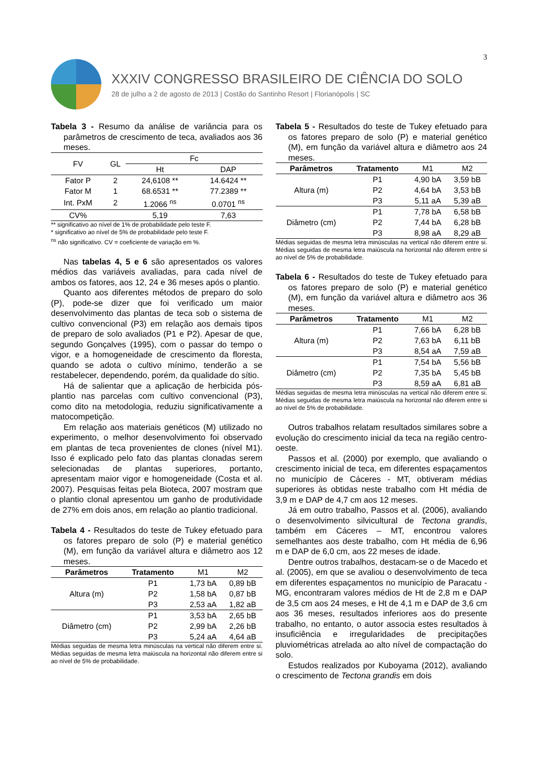3
XXXIV CONGRESSO BRASILEIRO DE CIÊNCIA DO SOLO
28 de julho a 2 de agosto de 2013 | Costão do Santinho Resort | Florianópolis | SC
Tabela 3 - Resumo da análise de variância para os parâmetros de crescimento de teca, avaliados aos 36 meses.
| FV | GL | Fc | |
| --- | --- | --- | --- |
| | | Ht | DAP |
| Fator P | 2 | 24,6108 ** | 14.6424 ** |
| Fator M | 1 | 68.6531 ** | 77.2389 ** |
| Int. PxM | 2 | 1.2066 <sup>ns</sup> | 0.0701 <sup>ns</sup> |
| CV% | | 5,19 | 7,63 |
** significativo ao nível de 1% de probabilidade pelo teste F.
* significativo ao nível de 5% de probabilidade pelo teste F.
<sup>ns</sup> não significativo. CV = coeficiente de variação em %.
Nas tabelas 4, 5 e 6 são apresentados os valores médios das variáveis avaliadas, para cada nível de ambos os fatores, aos 12, 24 e 36 meses após o plantio.
Quanto aos diferentes métodos de preparo do solo (P), pode-se dizer que foi verificado um maior desenvolvimento das plantas de teca sob o sistema de cultivo convencional (P3) em relação aos demais tipos de preparo de solo avaliados (P1 e P2). Apesar de que, segundo Gonçalves (1995), com o passar do tempo o vigor, e a homogeneidade de crescimento da floresta, quando se adota o cultivo mínimo, tenderão a se restabelecer, dependendo, porém, da qualidade do sítio.
Há de salientar que a aplicação de herbicida pós-plantio nas parcelas com cultivo convencional (P3), como dito na metodologia, reduziu significativamente a matocompetição.
Em relação aos materiais genéticos (M) utilizado no experimento, o melhor desenvolvimento foi observado em plantas de teca provenientes de clones (nível M1). Isso é explicado pelo fato das plantas clonadas serem selecionadas de plantas superiores, portanto, apresentam maior vigor e homogeneidade (Costa et al. 2007). Pesquisas feitas pela Bioteca, 2007 mostram que o plantio clonal apresentou um ganho de produtividade de 27% em dois anos, em relação ao plantio tradicional.
Tabela 4 - Resultados do teste de Tukey efetuado para os fatores preparo de solo (P) e material genético (M), em função da variável altura e diâmetro aos 12 meses.
| Parâmetros | Tratamento | M1 | M2 |
| --- | --- | --- | --- |
| Altura (m) | P1 | 1,73 bA | 0,89 bB |
| | P2 | 1,58 bA | 0,87 bB |
| | P3 | 2,53 aA | 1,82 aB |
| Diâmetro (cm) | P1 | 3,53 bA | 2,65 bB |
| | P2 | 2,99 bA | 2,26 bB |
| | P3 | 5,24 aA | 4,64 aB |
Médias seguidas de mesma letra minúsculas na vertical não diferem entre si. Médias seguidas de mesma letra maiúscula na horizontal não diferem entre si ao nível de 5% de probabilidade.
Tabela 5 - Resultados do teste de Tukey efetuado para os fatores preparo de solo (P) e material genético (M), em função da variável altura e diâmetro aos 24 meses.
| Parâmetros | Tratamento | M1 | M2 |
| --- | --- | --- | --- |
| Altura (m) | P1 | 4,90 bA | 3,59 bB |
| | P2 | 4,64 bA | 3,53 bB |
| | P3 | 5,11 aA | 5,39 aB |
| Diâmetro (cm) | P1 | 7,78 bA | 6,58 bB |
| | P2 | 7,44 bA | 6,28 bB |
| | P3 | 8,98 aA | 8,29 aB |
Médias seguidas de mesma letra minúsculas na vertical não diferem entre si. Médias seguidas de mesma letra maiúscula na horizontal não diferem entre si ao nível de 5% de probabilidade.
Tabela 6 - Resultados do teste de Tukey efetuado para os fatores preparo de solo (P) e material genético (M), em função da variável altura e diâmetro aos 36 meses.
| Parâmetros | Tratamento | M1 | M2 |
| --- | --- | --- | --- |
| Altura (m) | P1 | 7,66 bA | 6,28 bB |
| | P2 | 7,63 bA | 6,11 bB |
| | P3 | 8,54 aA | 7,59 aB |
| Diâmetro (cm) | P1 | 7,54 bA | 5,56 bB |
| | P2 | 7,35 bA | 5,45 bB |
| | P3 | 8,59 aA | 6,81 aB |
Médias seguidas de mesma letra minúsculas na vertical não diferem entre si. Médias seguidas de mesma letra maiúscula na horizontal não diferem entre si ao nível de 5% de probabilidade.
Outros trabalhos relatam resultados similares sobre a evolução do crescimento inicial da teca na região centro-oeste.
Passos et al. (2000) por exemplo, que avaliando o crescimento inicial de teca, em diferentes espaçamentos no município de Cáceres - MT, obtiveram médias superiores às obtidas neste trabalho com Ht média de 3,9 m e DAP de 4,7 cm aos 12 meses.
Já em outro trabalho, Passos et al. (2006), avaliando o desenvolvimento silvicultural de Tectona grandis, também em Cáceres – MT, encontrou valores semelhantes aos deste trabalho, com Ht média de 6,96 m e DAP de 6,0 cm, aos 22 meses de idade.
Dentre outros trabalhos, destacam-se o de Macedo et al. (2005), em que se avaliou o desenvolvimento de teca em diferentes espaçamentos no município de Paracatu - MG, encontraram valores médios de Ht de 2,8 m e DAP de 3,5 cm aos 24 meses, e Ht de 4,1 m e DAP de 3,6 cm aos 36 meses, resultados inferiores aos do presente trabalho, no entanto, o autor associa estes resultados à insuficiência e irregularidades de precipitações pluviométricas atrelada ao alto nível de compactação do solo.
Estudos realizados por Kuboyama (2012), avaliando o crescimento de Tectona grandis em dois